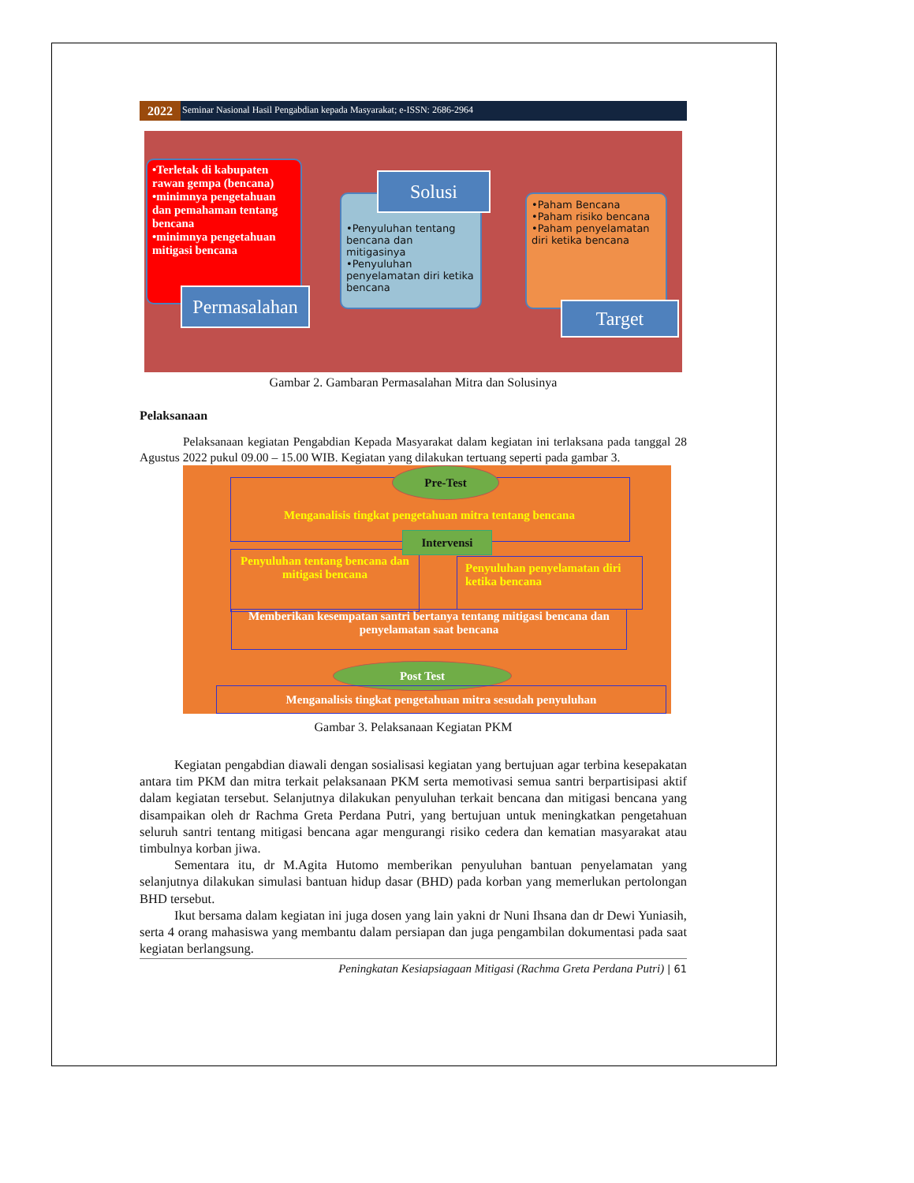2022
Seminar Nasional Hasil Pengabdian kepada Masyarakat; e-ISSN: 2686-2964
•Terletak di kabupaten rawan gempa (bencana)
•minimnya pengetahuan dan pemahaman tentang bencana
•minimnya pengetahuan mitigasi bencana
Permasalahan
•Penyuluhan tentang bencana dan mitigasinya
•Penyuluhan penyelamatan diri ketika bencana
Solusi
•Paham Bencana
•Paham risiko bencana
•Paham penyelamatan diri ketika bencana
Target
Gambar 2. Gambaran Permasalahan Mitra dan Solusinya
Pelaksanaan
Pelaksanaan kegiatan Pengabdian Kepada Masyarakat dalam kegiatan ini terlaksana pada tanggal 28 Agustus 2022 pukul 09.00 – 15.00 WIB. Kegiatan yang dilakukan tertuang seperti pada gambar 3.
Pre-Test
Menganalisis tingkat pengetahuan mitra tentang bencana
Penyuluhan tentang bencana dan mitigasi bencana
Intervensi
Penyuluhan penyelamatan diri ketika bencana
Memberikan kesempatan santri bertanya tentang mitigasi bencana dan penyelamatan saat bencana
Post Test
Menganalisis tingkat pengetahuan mitra sesudah penyuluhan
Gambar 3. Pelaksanaan Kegiatan PKM
Kegiatan pengabdian diawali dengan sosialisasi kegiatan yang bertujuan agar terbina kesepakatan antara tim PKM dan mitra terkait pelaksanaan PKM serta memotivasi semua santri berpartisipasi aktif dalam kegiatan tersebut. Selanjutnya dilakukan penyuluhan terkait bencana dan mitigasi bencana yang disampaikan oleh dr Rachma Greta Perdana Putri, yang bertujuan untuk meningkatkan pengetahuan seluruh santri tentang mitigasi bencana agar mengurangi risiko cedera dan kematian masyarakat atau timbulnya korban jiwa.
Sementara itu, dr M.Agita Hutomo memberikan penyuluhan bantuan penyelamatan yang selanjutnya dilakukan simulasi bantuan hidup dasar (BHD) pada korban yang memerlukan pertolongan BHD tersebut.
Ikut bersama dalam kegiatan ini juga dosen yang lain yakni dr Nuni Ihsana dan dr Dewi Yuniasih, serta 4 orang mahasiswa yang membantu dalam persiapan dan juga pengambilan dokumentasi pada saat kegiatan berlangsung.
Peningkatan Kesiapsiagaan Mitigasi (Rachma Greta Perdana Putri) | 61